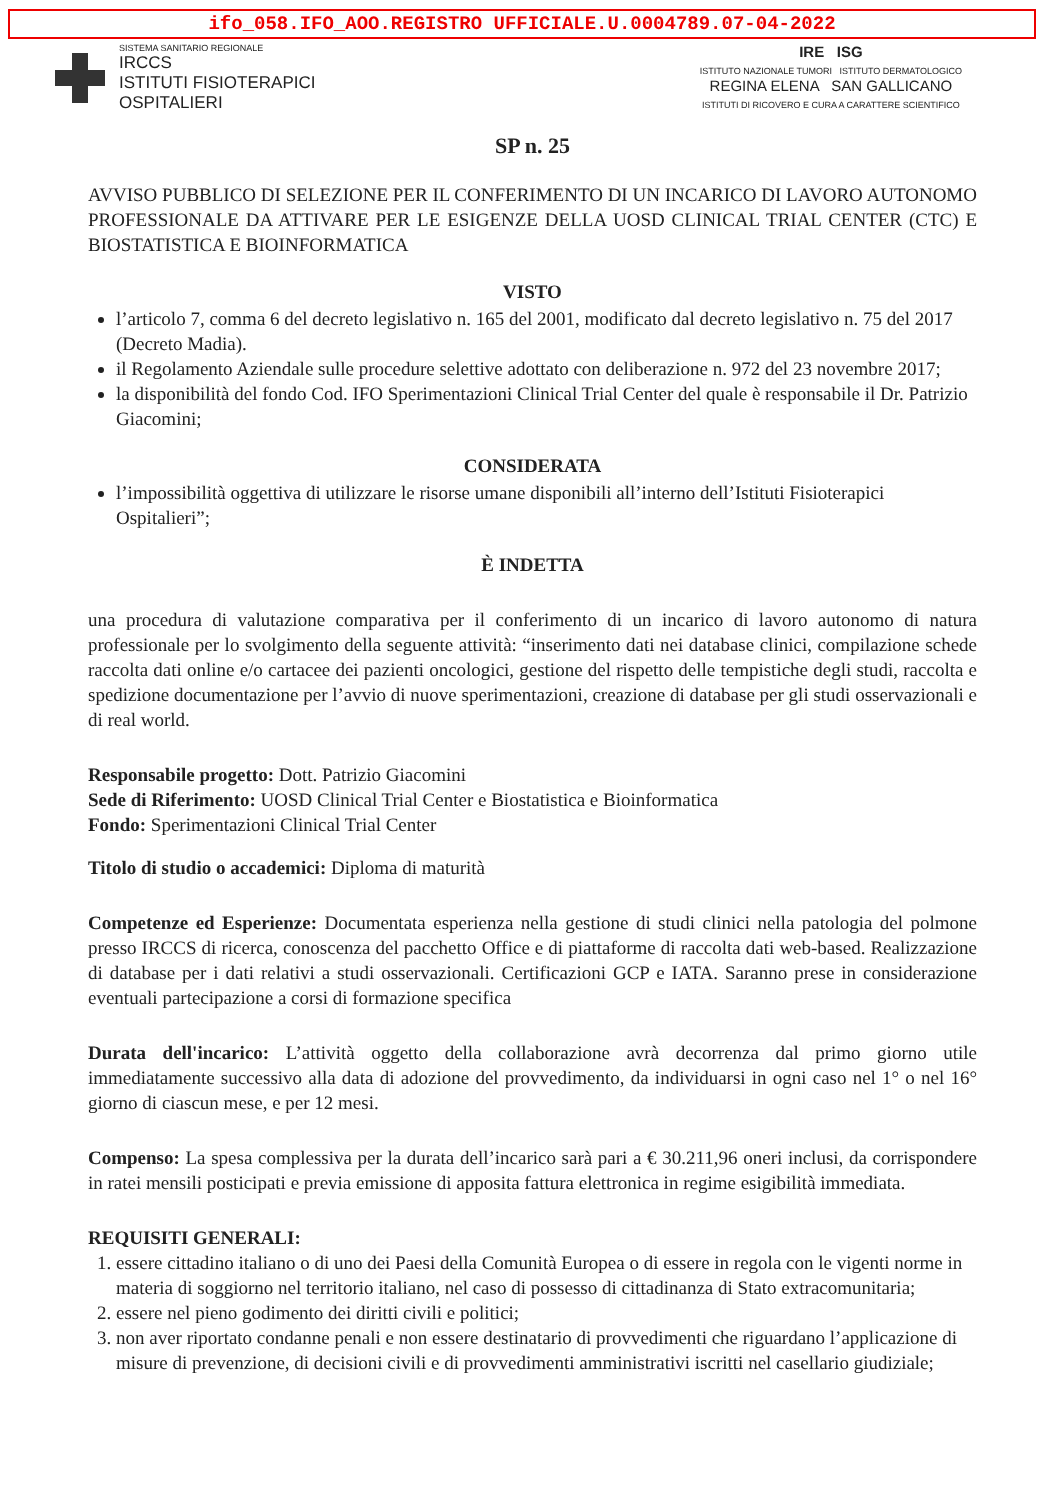ifo_058.IFO_AOO.REGISTRO UFFICIALE.U.0004789.07-04-2022
SISTEMA SANITARIO REGIONALE
IRCCS
ISTITUTI FISIOTERAPICI
OSPITALIERI
IRE ISG
ISTITUTO NAZIONALE TUMORI ISTITUTO DERMATOLOGICO
REGINA ELENA SAN GALLICANO
ISTITUTI DI RICOVERO E CURA A CARATTERE SCIENTIFICO
SP n. 25
AVVISO PUBBLICO DI SELEZIONE PER IL CONFERIMENTO DI UN INCARICO DI LAVORO AUTONOMO PROFESSIONALE DA ATTIVARE PER LE ESIGENZE DELLA UOSD CLINICAL TRIAL CENTER (CTC) E BIOSTATISTICA E BIOINFORMATICA
VISTO
l’articolo 7, comma 6 del decreto legislativo n. 165 del 2001, modificato dal decreto legislativo n. 75 del 2017 (Decreto Madia).
il Regolamento Aziendale sulle procedure selettive adottato con deliberazione n. 972 del 23 novembre 2017;
la disponibilità del fondo Cod. IFO Sperimentazioni Clinical Trial Center del quale è responsabile il Dr. Patrizio Giacomini;
CONSIDERATA
l’impossibilità oggettiva di utilizzare le risorse umane disponibili all’interno dell’Istituti Fisioterapici Ospitalieri”;
È INDETTA
una procedura di valutazione comparativa per il conferimento di un incarico di lavoro autonomo di natura professionale per lo svolgimento della seguente attività: “inserimento dati nei database clinici, compilazione schede raccolta dati online e/o cartacee dei pazienti oncologici, gestione del rispetto delle tempistiche degli studi, raccolta e spedizione documentazione per l’avvio di nuove sperimentazioni, creazione di database per gli studi osservazionali e di real world.
Responsabile progetto: Dott. Patrizio Giacomini
Sede di Riferimento: UOSD Clinical Trial Center e Biostatistica e Bioinformatica
Fondo: Sperimentazioni Clinical Trial Center
Titolo di studio o accademici: Diploma di maturità
Competenze ed Esperienze: Documentata esperienza nella gestione di studi clinici nella patologia del polmone presso IRCCS di ricerca, conoscenza del pacchetto Office e di piattaforme di raccolta dati web-based. Realizzazione di database per i dati relativi a studi osservazionali. Certificazioni GCP e IATA. Saranno prese in considerazione eventuali partecipazione a corsi di formazione specifica
Durata dell'incarico: L’attività oggetto della collaborazione avrà decorrenza dal primo giorno utile immediatamente successivo alla data di adozione del provvedimento, da individuarsi in ogni caso nel 1° o nel 16° giorno di ciascun mese, e per 12 mesi.
Compenso: La spesa complessiva per la durata dell’incarico sarà pari a € 30.211,96 oneri inclusi, da corrispondere in ratei mensili posticipati e previa emissione di apposita fattura elettronica in regime esigibilità immediata.
REQUISITI GENERALI:
1. essere cittadino italiano o di uno dei Paesi della Comunità Europea o di essere in regola con le vigenti norme in materia di soggiorno nel territorio italiano, nel caso di possesso di cittadinanza di Stato extracomunitaria;
2. essere nel pieno godimento dei diritti civili e politici;
3. non aver riportato condanne penali e non essere destinatario di provvedimenti che riguardano l’applicazione di misure di prevenzione, di decisioni civili e di provvedimenti amministrativi iscritti nel casellario giudiziale;